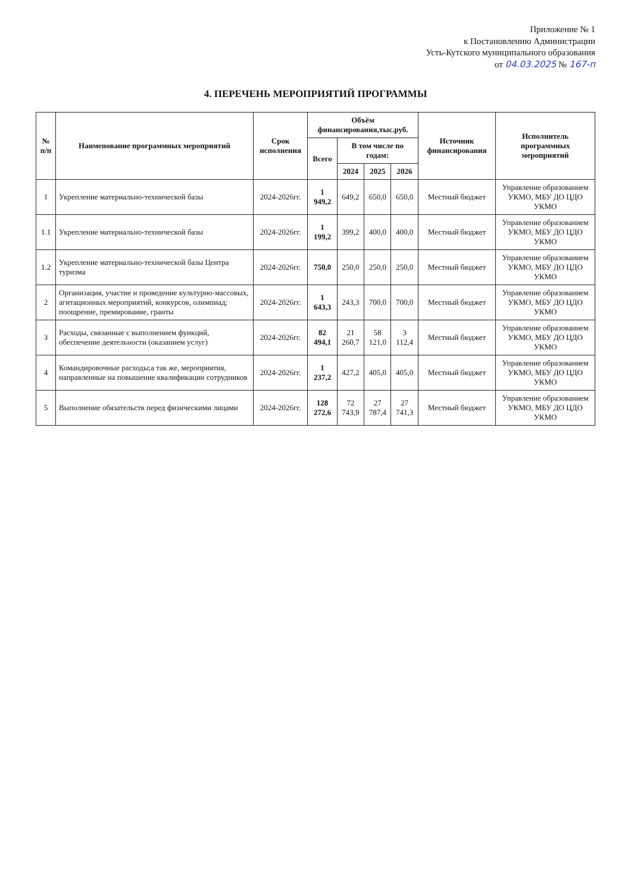Приложение № 1
к Постановлению Администрации
Усть-Кутского муниципального образования
от 04.03.2025 № 167-п
4. ПЕРЕЧЕНЬ МЕРОПРИЯТИЙ ПРОГРАММЫ
| № п/п | Наименование программных мероприятий | Срок исполнения | Объём финансирования,тыс.руб. | | | | Источник финансирования | Исполнитель программных мероприятий |
| --- | --- | --- | --- | --- | --- | --- | --- | --- |
| | | | Всего | В том числе по годам: | | | | |
| | | | | 2024 | 2025 | 2026 | | |
| 1 | Укрепление материально-технической базы | 2024-2026гг. | 1 949,2 | 649,2 | 650,0 | 650,0 | Местный бюджет | Управление образованием УКМО, МБУ ДО ЦДО УКМО |
| 1.1 | Укрепление материально-технической базы | 2024-2026гг. | 1 199,2 | 399,2 | 400,0 | 400,0 | Местный бюджет | Управление образованием УКМО, МБУ ДО ЦДО УКМО |
| 1.2 | Укрепление материально-технической базы Центра туризма | 2024-2026гг. | 750,0 | 250,0 | 250,0 | 250,0 | Местный бюджет | Управление образованием УКМО, МБУ ДО ЦДО УКМО |
| 2 | Организация, участие и проведение культурно-массовых, агитационных мероприятий, конкурсов, олимпиад; поощрение, премирование, гранты | 2024-2026гг. | 1 643,3 | 243,3 | 700,0 | 700,0 | Местный бюджет | Управление образованием УКМО, МБУ ДО ЦДО УКМО |
| 3 | Расходы, связанные с выполнением функций, обеспечение деятельности (оказанием услуг) | 2024-2026гг. | 82 494,1 | 21 260,7 | 58 121,0 | 3 112,4 | Местный бюджет | Управление образованием УКМО, МБУ ДО ЦДО УКМО |
| 4 | Командировочные расходы;а так же, мероприятия, направленные на повышение квалификации сотрудников | 2024-2026гг. | 1 237,2 | 427,2 | 405,0 | 405,0 | Местный бюджет | Управление образованием УКМО, МБУ ДО ЦДО УКМО |
| 5 | Выполнение обязательств перед физическими лицами | 2024-2026гг. | 128 272,6 | 72 743,9 | 27 787,4 | 27 741,3 | Местный бюджет | Управление образованием УКМО, МБУ ДО ЦДО УКМО |